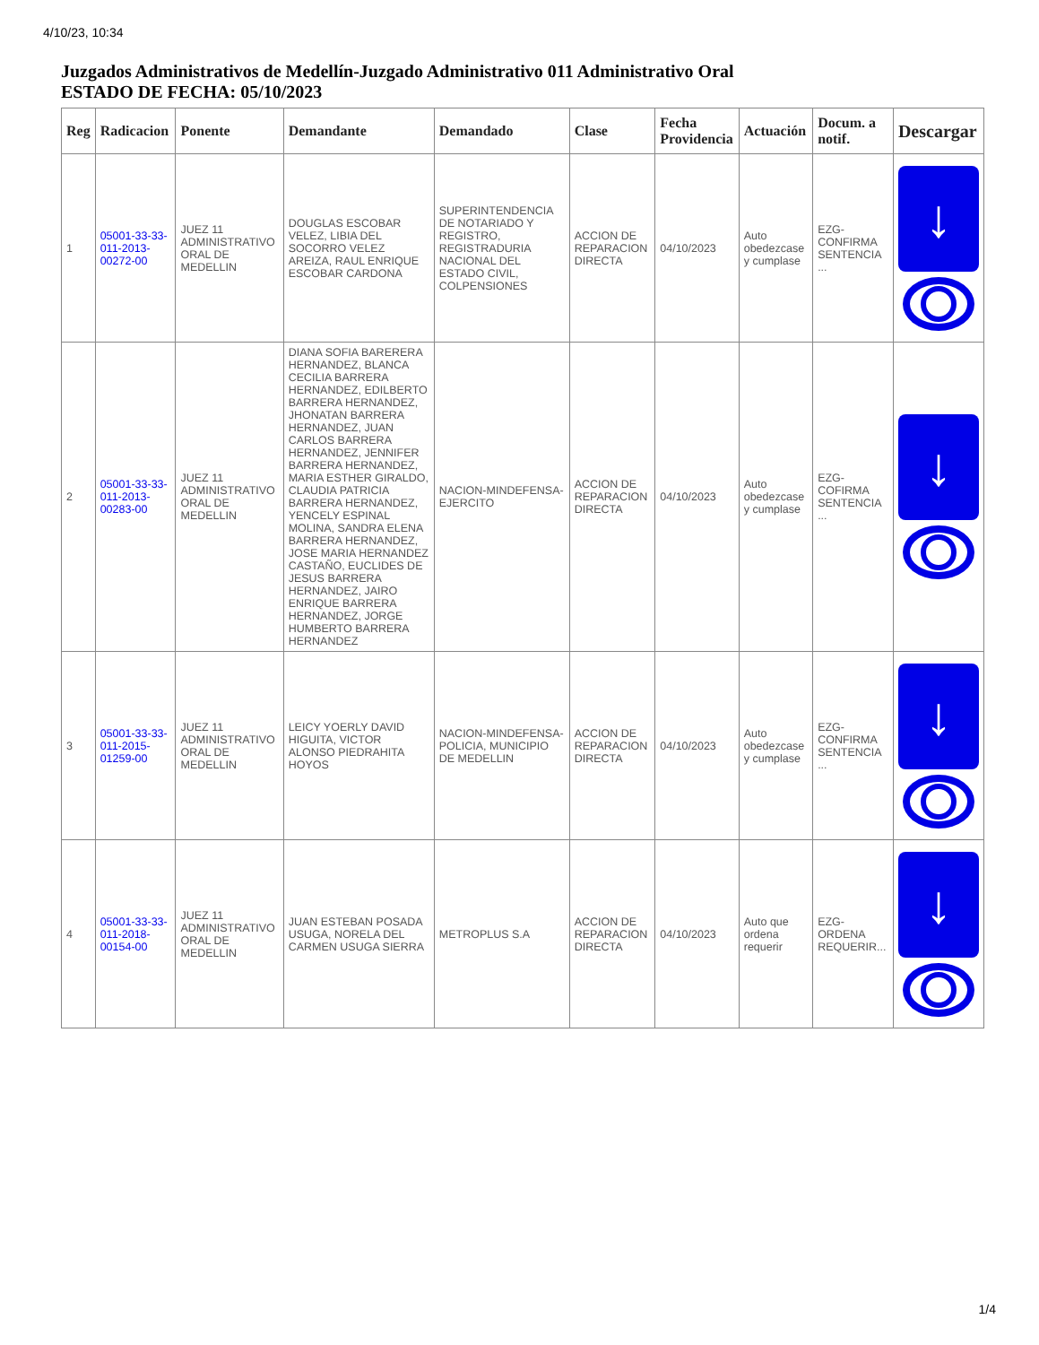4/10/23, 10:34
Juzgados Administrativos de Medellín-Juzgado Administrativo 011 Administrativo Oral
ESTADO DE FECHA: 05/10/2023
| Reg | Radicacion | Ponente | Demandante | Demandado | Clase | Fecha Providencia | Actuación | Docum. a notif. | Descargar |
| --- | --- | --- | --- | --- | --- | --- | --- | --- | --- |
| 1 | 05001-33-33-011-2013-00272-00 | JUEZ 11 ADMINISTRATIVO ORAL DE MEDELLIN | DOUGLAS ESCOBAR VELEZ, LIBIA DEL SOCORRO VELEZ AREIZA, RAUL ENRIQUE ESCOBAR CARDONA | SUPERINTENDENCIA DE NOTARIADO Y REGISTRO, REGISTRADURIA NACIONAL DEL ESTADO CIVIL, COLPENSIONES | ACCION DE REPARACION DIRECTA | 04/10/2023 | Auto obedezcase y cumplase | EZG-CONFIRMA SENTENCIA ... | ↓ |
| 2 | 05001-33-33-011-2013-00283-00 | JUEZ 11 ADMINISTRATIVO ORAL DE MEDELLIN | DIANA SOFIA BARERERA HERNANDEZ, BLANCA CECILIA BARRERA HERNANDEZ, EDILBERTO BARRERA HERNANDEZ, JHONATAN BARRERA HERNANDEZ, JUAN CARLOS BARRERA HERNANDEZ, JENNIFER BARRERA HERNANDEZ, MARIA ESTHER GIRALDO, CLAUDIA PATRICIA BARRERA HERNANDEZ, YENCELY ESPINAL MOLINA, SANDRA ELENA BARRERA HERNANDEZ, JOSE MARIA HERNANDEZ CASTAÑO, EUCLIDES DE JESUS BARRERA HERNANDEZ, JAIRO ENRIQUE BARRERA HERNANDEZ, JORGE HUMBERTO BARRERA HERNANDEZ | NACION-MINDEFENSA-EJERCITO | ACCION DE REPARACION DIRECTA | 04/10/2023 | Auto obedezcase y cumplase | EZG-COFIRMA SENTENCIA ... | ↓ |
| 3 | 05001-33-33-011-2015-01259-00 | JUEZ 11 ADMINISTRATIVO ORAL DE MEDELLIN | LEICY YOERLY DAVID HIGUITA, VICTOR ALONSO PIEDRAHITA HOYOS | NACION-MINDEFENSA-POLICIA, MUNICIPIO DE MEDELLIN | ACCION DE REPARACION DIRECTA | 04/10/2023 | Auto obedezcase y cumplase | EZG-CONFIRMA SENTENCIA ... | ↓ |
| 4 | 05001-33-33-011-2018-00154-00 | JUEZ 11 ADMINISTRATIVO ORAL DE MEDELLIN | JUAN ESTEBAN POSADA USUGA, NORELA DEL CARMEN USUGA SIERRA | METROPLUS S.A | ACCION DE REPARACION DIRECTA | 04/10/2023 | Auto que ordena requerir | EZG-ORDENA REQUERIR... | ↓ |
1/4